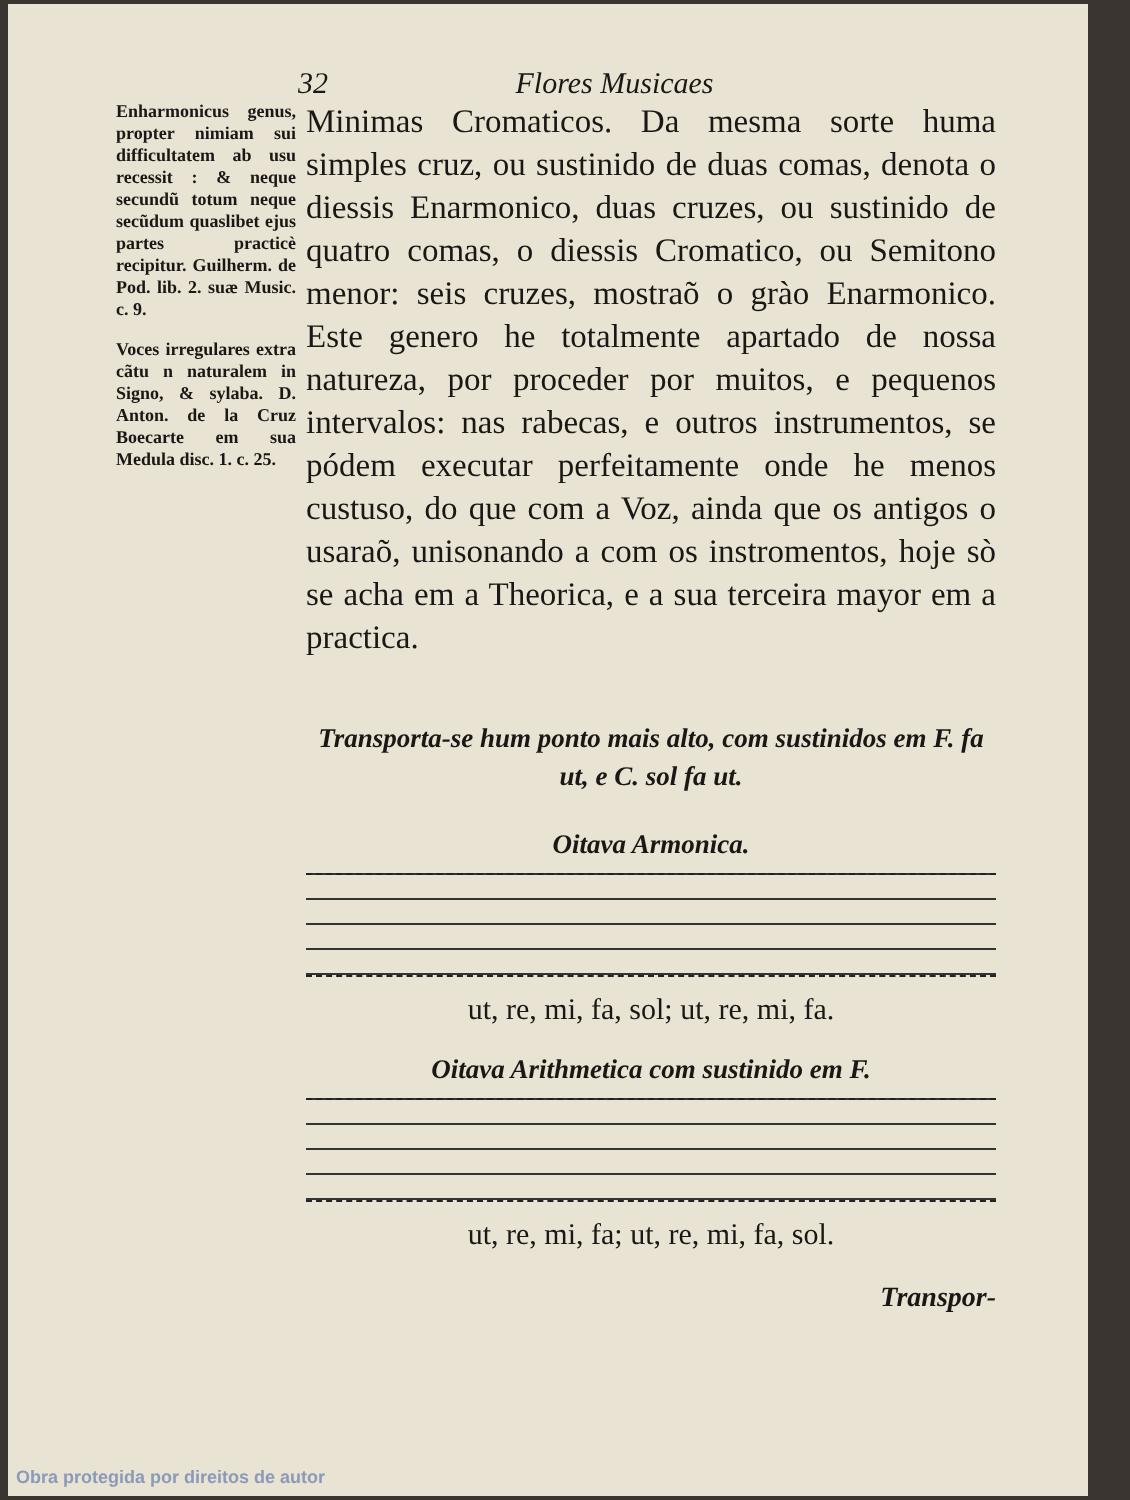32 Flores Musicaes
Enharmonicus genus, propter nimiam sui difficultatem ab usu recessit : & neque secundũ totum neque secũdum quaslibet ejus partes practicè recipitur. Guilherm. de Pod. lib. 2. suæ Music. c. 9.
Voces irregulares extra cãtu n naturalem in Signo, & sylaba. D. Anton. de la Cruz Boecarte em sua Medula disc. 1. c. 25.
Minimas Cromaticos. Da mesma sorte huma simples cruz, ou sustinido de duas comas, denota o diessis Enarmonico, duas cruzes, ou sustinido de quatro comas, o diessis Cromatico, ou Semitono menor: seis cruzes, mostraõ o grào Enarmonico. Este genero he totalmente apartado de nossa natureza, por proceder por muitos, e pequenos intervalos: nas rabecas, e outros instrumentos, se pódem executar perfeitamente onde he menos custuso, do que com a Voz, ainda que os antigos o usaraõ, unisonando a com os instromentos, hoje sò se acha em a Theorica, e a sua terceira mayor em a practica.
Transporta-se hum ponto mais alto, com sustinidos em F. fa ut, e C. sol fa ut.
Oitava Armonica.
ut, re, mi, fa, sol; ut, re, mi, fa.
Oitava Arithmetica com sustinido em F.
ut, re, mi, fa; ut, re, mi, fa, sol.
Transpor-
Obra protegida por direitos de autor